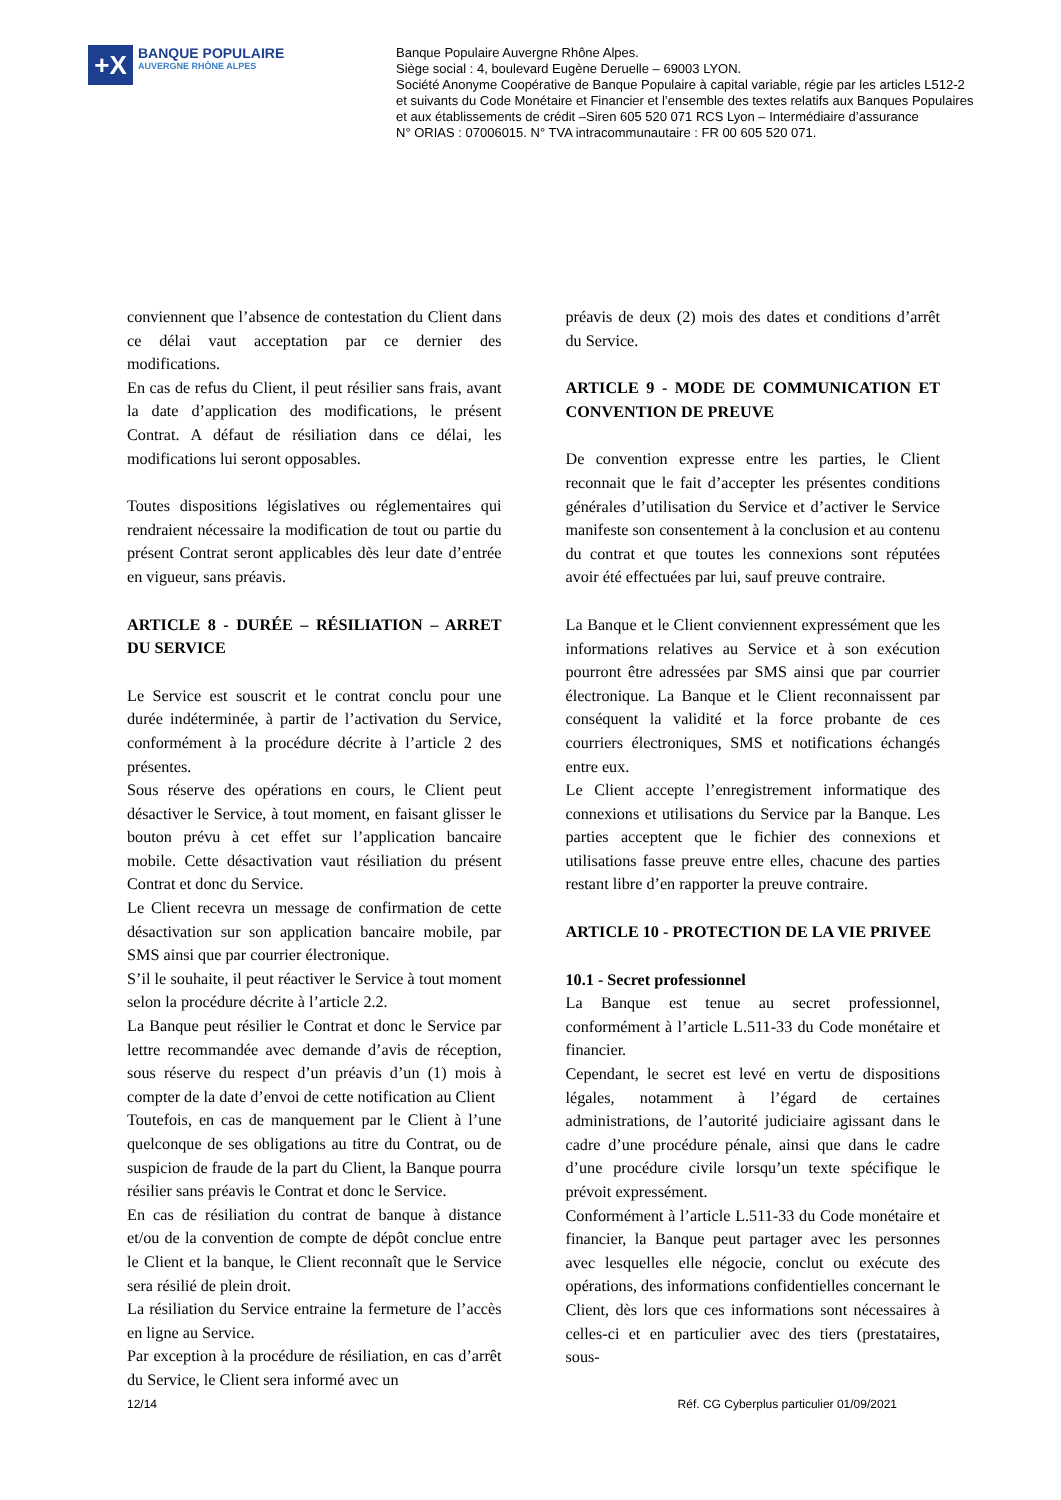+X
BANQUE POPULAIRE
AUVERGNE RHÔNE ALPES
Banque Populaire Auvergne Rhône Alpes.
Siège social : 4, boulevard Eugène Deruelle – 69003 LYON.
Société Anonyme Coopérative de Banque Populaire à capital variable, régie par les articles L512-2
et suivants du Code Monétaire et Financier et l’ensemble des textes relatifs aux Banques Populaires
et aux établissements de crédit –Siren 605 520 071 RCS Lyon – Intermédiaire d’assurance
N° ORIAS : 07006015. N° TVA intracommunautaire : FR 00 605 520 071.
conviennent que l’absence de contestation du Client dans ce délai vaut acceptation par ce dernier des modifications.
En cas de refus du Client, il peut résilier sans frais, avant la date d’application des modifications, le présent Contrat. A défaut de résiliation dans ce délai, les modifications lui seront opposables.
Toutes dispositions législatives ou réglementaires qui rendraient nécessaire la modification de tout ou partie du présent Contrat seront applicables dès leur date d’entrée en vigueur, sans préavis.
ARTICLE 8 - DURÉE – RÉSILIATION – ARRET DU SERVICE
Le Service est souscrit et le contrat conclu pour une durée indéterminée, à partir de l’activation du Service, conformément à la procédure décrite à l’article 2 des présentes.
Sous réserve des opérations en cours, le Client peut désactiver le Service, à tout moment, en faisant glisser le bouton prévu à cet effet sur l’application bancaire mobile. Cette désactivation vaut résiliation du présent Contrat et donc du Service.
Le Client recevra un message de confirmation de cette désactivation sur son application bancaire mobile, par SMS ainsi que par courrier électronique.
S’il le souhaite, il peut réactiver le Service à tout moment selon la procédure décrite à l’article 2.2.
La Banque peut résilier le Contrat et donc le Service par lettre recommandée avec demande d’avis de réception, sous réserve du respect d’un préavis d’un (1) mois à compter de la date d’envoi de cette notification au Client
Toutefois, en cas de manquement par le Client à l’une quelconque de ses obligations au titre du Contrat, ou de suspicion de fraude de la part du Client, la Banque pourra résilier sans préavis le Contrat et donc le Service.
En cas de résiliation du contrat de banque à distance et/ou de la convention de compte de dépôt conclue entre le Client et la banque, le Client reconnaît que le Service sera résilié de plein droit.
La résiliation du Service entraine la fermeture de l’accès en ligne au Service.
Par exception à la procédure de résiliation, en cas d’arrêt du Service, le Client sera informé avec un
préavis de deux (2) mois des dates et conditions d’arrêt du Service.
ARTICLE 9 - MODE DE COMMUNICATION ET CONVENTION DE PREUVE
De convention expresse entre les parties, le Client reconnait que le fait d’accepter les présentes conditions générales d’utilisation du Service et d’activer le Service manifeste son consentement à la conclusion et au contenu du contrat et que toutes les connexions sont réputées avoir été effectuées par lui, sauf preuve contraire.
La Banque et le Client conviennent expressément que les informations relatives au Service et à son exécution pourront être adressées par SMS ainsi que par courrier électronique. La Banque et le Client reconnaissent par conséquent la validité et la force probante de ces courriers électroniques, SMS et notifications échangés entre eux.
Le Client accepte l’enregistrement informatique des connexions et utilisations du Service par la Banque. Les parties acceptent que le fichier des connexions et utilisations fasse preuve entre elles, chacune des parties restant libre d’en rapporter la preuve contraire.
ARTICLE 10 - PROTECTION DE LA VIE PRIVEE
10.1 - Secret professionnel
La Banque est tenue au secret professionnel, conformément à l’article L.511-33 du Code monétaire et financier.
Cependant, le secret est levé en vertu de dispositions légales, notamment à l’égard de certaines administrations, de l’autorité judiciaire agissant dans le cadre d’une procédure pénale, ainsi que dans le cadre d’une procédure civile lorsqu’un texte spécifique le prévoit expressément.
Conformément à l’article L.511-33 du Code monétaire et financier, la Banque peut partager avec les personnes avec lesquelles elle négocie, conclut ou exécute des opérations, des informations confidentielles concernant le Client, dès lors que ces informations sont nécessaires à celles-ci et en particulier avec des tiers (prestataires, sous-
12/14 Réf. CG Cyberplus particulier 01/09/2021